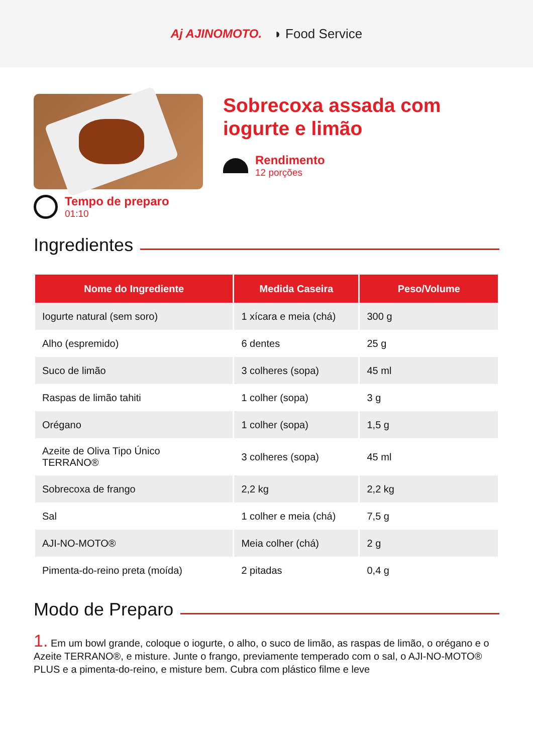Aj AJINOMOTO. ◗ Food Service
Tempo de preparo
01:10
Sobrecoxa assada com iogurte e limão
Rendimento
12 porções
Ingredientes
| Nome do Ingrediente | Medida Caseira | Peso/Volume |
| --- | --- | --- |
| Iogurte natural (sem soro) | 1 xícara e meia (chá) | 300 g |
| Alho (espremido) | 6 dentes | 25 g |
| Suco de limão | 3 colheres (sopa) | 45 ml |
| Raspas de limão tahiti | 1 colher (sopa) | 3 g |
| Orégano | 1 colher (sopa) | 1,5 g |
| Azeite de Oliva Tipo Único TERRANO® | 3 colheres (sopa) | 45 ml |
| Sobrecoxa de frango | 2,2 kg | 2,2 kg |
| Sal | 1 colher e meia (chá) | 7,5 g |
| AJI-NO-MOTO® | Meia colher (chá) | 2 g |
| Pimenta-do-reino preta (moída) | 2 pitadas | 0,4 g |
Modo de Preparo
1. Em um bowl grande, coloque o iogurte, o alho, o suco de limão, as raspas de limão, o orégano e o Azeite TERRANO®, e misture. Junte o frango, previamente temperado com o sal, o AJI-NO-MOTO® PLUS e a pimenta-do-reino, e misture bem. Cubra com plástico filme e leve